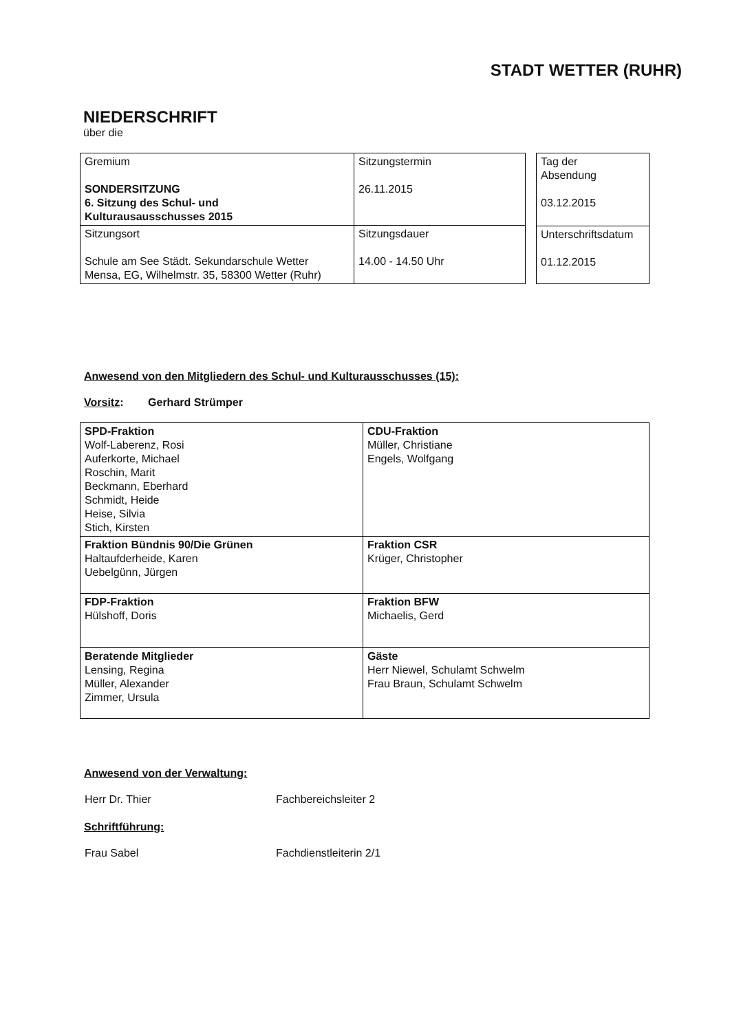STADT WETTER (RUHR)
NIEDERSCHRIFT
über die
| Gremium SONDERSITZUNG 6. Sitzung des Schul- und Kulturausausschusses 2015 | Sitzungstermin 26.11.2015 |
| Sitzungsort Schule am See Städt. Sekundarschule Wetter Mensa, EG, Wilhelmstr. 35, 58300 Wetter (Ruhr) | Sitzungsdauer 14.00 - 14.50 Uhr |
| Tag der Absendung 03.12.2015 |
| Unterschriftsdatum 01.12.2015 |
Anwesend von den Mitgliedern des Schul- und Kulturausschusses (15):
Vorsitz: Gerhard Strümper
| SPD-Fraktion Wolf-Laberenz, Rosi Auferkorte, Michael Roschin, Marit Beckmann, Eberhard Schmidt, Heide Heise, Silvia Stich, Kirsten | CDU-Fraktion Müller, Christiane Engels, Wolfgang |
| Fraktion Bündnis 90/Die Grünen Haltaufderheide, Karen Uebelgünn, Jürgen | Fraktion CSR Krüger, Christopher |
| FDP-Fraktion Hülshoff, Doris | Fraktion BFW Michaelis, Gerd |
| Beratende Mitglieder Lensing, Regina Müller, Alexander Zimmer, Ursula | Gäste Herr Niewel, Schulamt Schwelm Frau Braun, Schulamt Schwelm |
Anwesend von der Verwaltung:
Herr Dr. Thier Fachbereichsleiter 2
Schriftführung:
Frau Sabel Fachdienstleiterin 2/1